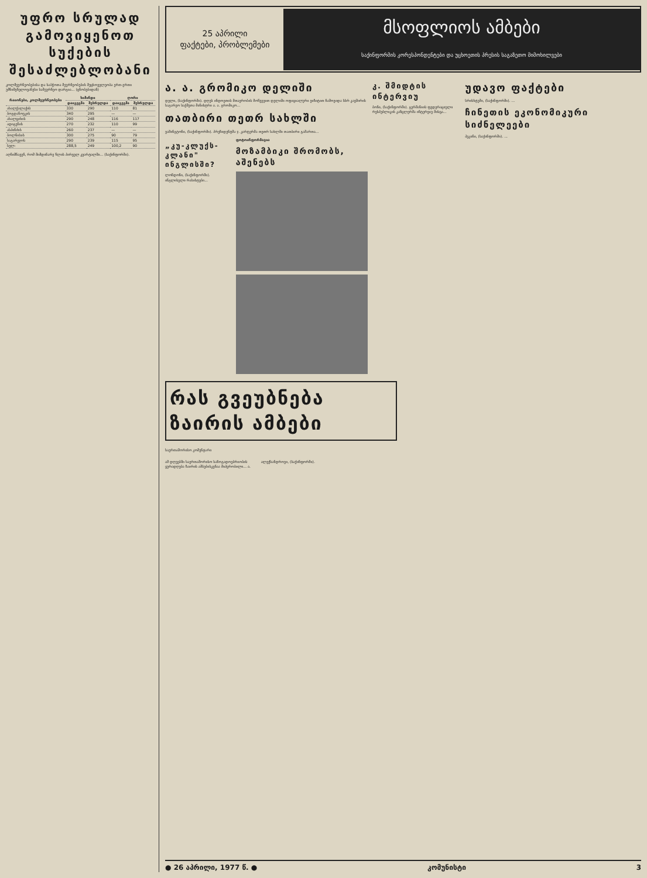უფრო სრულად გამოვიყენოთ სუქების შესაძლებლობანი
კოლმეურნეობებისა და საბჭოთა მეურნეობების მეცხოველეობა ერთ-ერთი უმნიშვნელოვანესი სამეურნეო დარგია... (ცნობებიდან)
| რაიონები, კოლმეურნეობები | სიმინდი | | ღორი | |
| --- | --- | --- | --- | --- |
| | დაიგეგმა | შესრულდა | დაიგეგმა | შესრულდა |
| ახალქალაქის | 330 | 290 | 110 | 81 |
| ბოგდანოვკის | 340 | 295 | — | — |
| ახალციხის | 290 | 248 | 116 | 117 |
| ადიგენის | 270 | 232 | 110 | 99 |
| ასპინძის | 260 | 237 | — | — |
| ბოლნისის | 300 | 275 | 90 | 79 |
| საგარეჯოს | 290 | 239 | 115 | 95 |
| სულ: | 288,5 | 249 | 100,2 | 90 |
აღნიშნავენ, რომ მიმდინარე წლის პირველ კვარტალში... (საქინფორმი).
25 აპრილი
ფაქტები, პრობლემები
მსოფლიოს ამბები
საქინფორმის კორესპონდენტები და უცხოეთის პრესის საგაზეთო მიმოხილვები
ა. ა. გრომიკო დელიში
დელი, (საქინფორმი). დღეს ინდოეთის მთავრობის მოწვევით დელიში ოფიციალური ვიზიტით ჩამოვიდა სსრ კავშირის საგარეო საქმეთა მინისტრი ა. ა. გრომიკო...
თათბირი თეთრ სახლში
ვაშინგტონი, (საქინფორმი). პრეზიდენტმა ჯ. კარტერმა თეთრ სახლში თათბირი გამართა...
„კუ-კლუქს-კლანი" ინგლისში?
ლონდონი, (საქინფორმი). ინგლისელი რასისტები...
ფოტოინფორმაცია
მოზამბიკი შრომობს, აშენებს
კ. შმიდტის ინტერვიუ
ბონი, (საქინფორმი). გერმანიის ფედერაციული რესპუბლიკის კანცლერმა ინტერვიუ მისცა...
უდავო ფაქტები
სრისხტუმი, (საქინფორმი). ...
ჩინეთის ეკონომიკური სიძნელეები
პეკინი, (საქინფორმი). ...
რას გვეუბნება ზაირის ამბები
საერთაშორისო კომენტარი
ამ დღეებში საერთაშორისო საზოგადოებრიობის ყურადღება ზაირის ამბებისკენაა მიპყრობილი... ა. ალექსანდროვი, (საქინფორმი).
● 26 აპრილი, 1977 წ. ● კომუნისტი 3